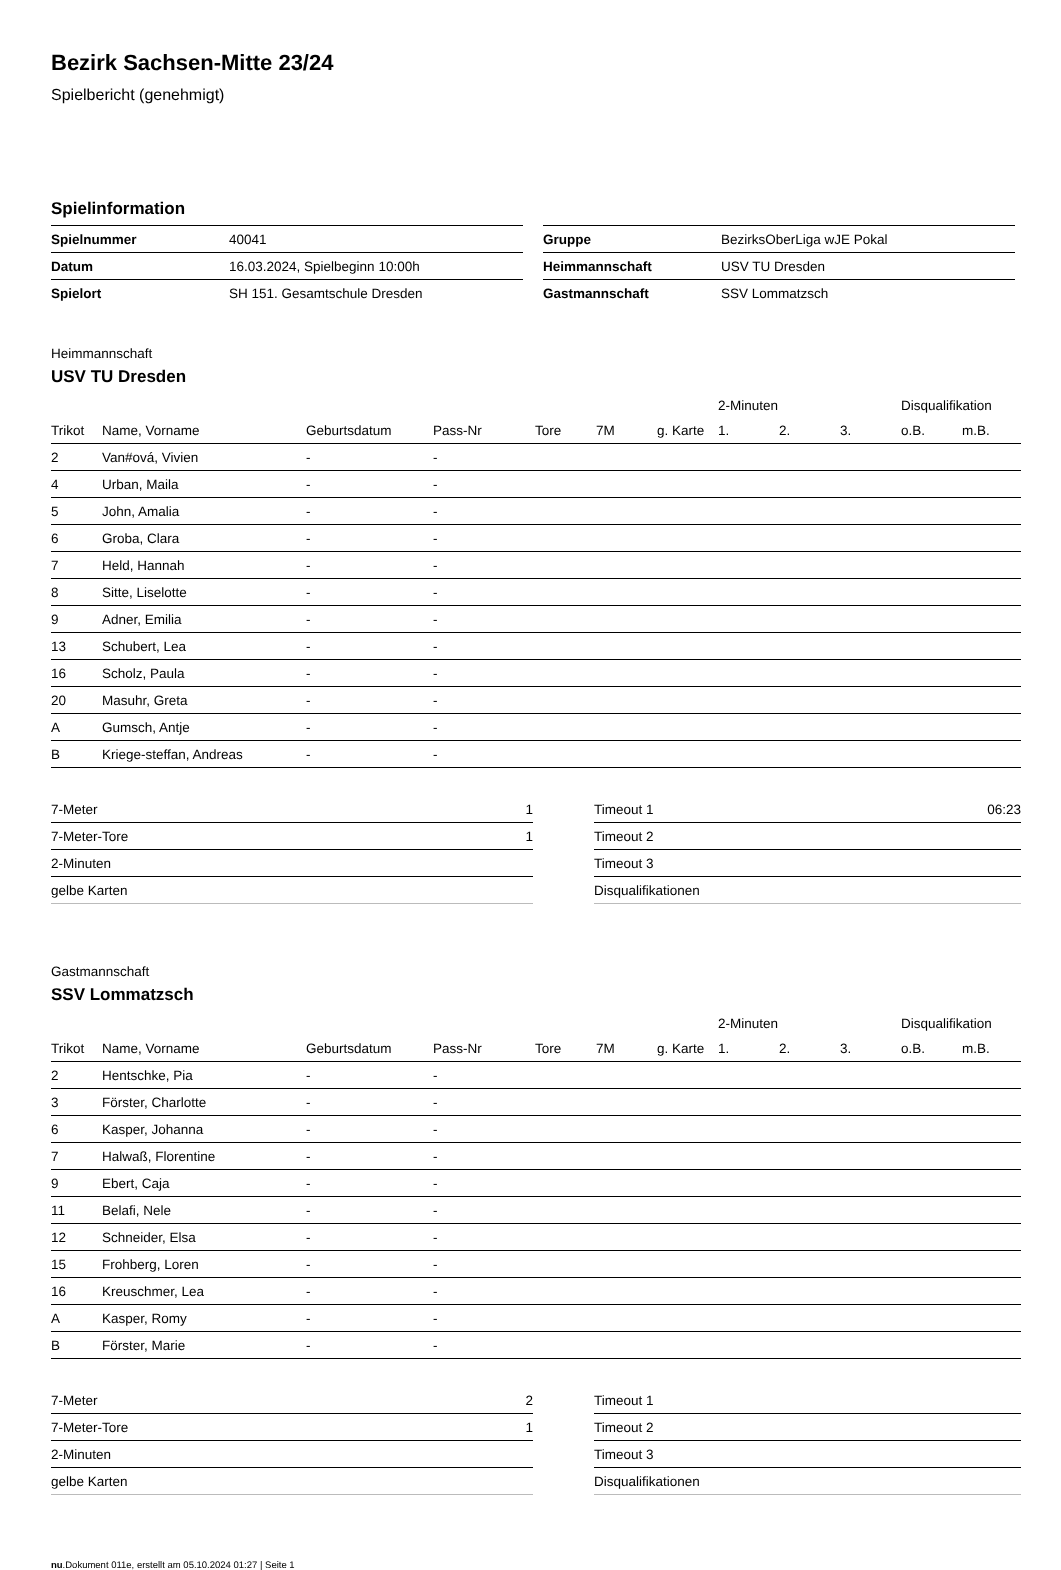Bezirk Sachsen-Mitte 23/24
Spielbericht (genehmigt)
Spielinformation
| Spielnummer | 40041 |
| Datum | 16.03.2024, Spielbeginn 10:00h |
| Spielort | SH 151. Gesamtschule Dresden |
| Gruppe | BezirksOberLiga wJE Pokal |
| Heimmannschaft | USV TU Dresden |
| Gastmannschaft | SSV Lommatzsch |
Heimmannschaft
USV TU Dresden
| | | | | | | | 2-Minuten | | | Disqualifikation | |
| --- | --- | --- | --- | --- | --- | --- | --- | --- | --- | --- | --- |
| Trikot | Name, Vorname | Geburtsdatum | Pass-Nr | Tore | 7M | g. Karte | 1. | 2. | 3. | o.B. | m.B. |
| 2 | Van#ová, Vivien | - | - | | | | | | | | |
| 4 | Urban, Maila | - | - | | | | | | | | |
| 5 | John, Amalia | - | - | | | | | | | | |
| 6 | Groba, Clara | - | - | | | | | | | | |
| 7 | Held, Hannah | - | - | | | | | | | | |
| 8 | Sitte, Liselotte | - | - | | | | | | | | |
| 9 | Adner, Emilia | - | - | | | | | | | | |
| 13 | Schubert, Lea | - | - | | | | | | | | |
| 16 | Scholz, Paula | - | - | | | | | | | | |
| 20 | Masuhr, Greta | - | - | | | | | | | | |
| A | Gumsch, Antje | - | - | | | | | | | | |
| B | Kriege-steffan, Andreas | - | - | | | | | | | | |
| 7-Meter | 1 |
| 7-Meter-Tore | 1 |
| 2-Minuten | |
| gelbe Karten | |
| Timeout 1 | 06:23 |
| Timeout 2 | |
| Timeout 3 | |
| Disqualifikationen | |
Gastmannschaft
SSV Lommatzsch
| | | | | | | | 2-Minuten | | | Disqualifikation | |
| --- | --- | --- | --- | --- | --- | --- | --- | --- | --- | --- | --- |
| Trikot | Name, Vorname | Geburtsdatum | Pass-Nr | Tore | 7M | g. Karte | 1. | 2. | 3. | o.B. | m.B. |
| 2 | Hentschke, Pia | - | - | | | | | | | | |
| 3 | Förster, Charlotte | - | - | | | | | | | | |
| 6 | Kasper, Johanna | - | - | | | | | | | | |
| 7 | Halwaß, Florentine | - | - | | | | | | | | |
| 9 | Ebert, Caja | - | - | | | | | | | | |
| 11 | Belafi, Nele | - | - | | | | | | | | |
| 12 | Schneider, Elsa | - | - | | | | | | | | |
| 15 | Frohberg, Loren | - | - | | | | | | | | |
| 16 | Kreuschmer, Lea | - | - | | | | | | | | |
| A | Kasper, Romy | - | - | | | | | | | | |
| B | Förster, Marie | - | - | | | | | | | | |
| 7-Meter | 2 |
| 7-Meter-Tore | 1 |
| 2-Minuten | |
| gelbe Karten | |
| Timeout 1 | |
| Timeout 2 | |
| Timeout 3 | |
| Disqualifikationen | |
nu.Dokument 011e, erstellt am 05.10.2024 01:27 | Seite 1